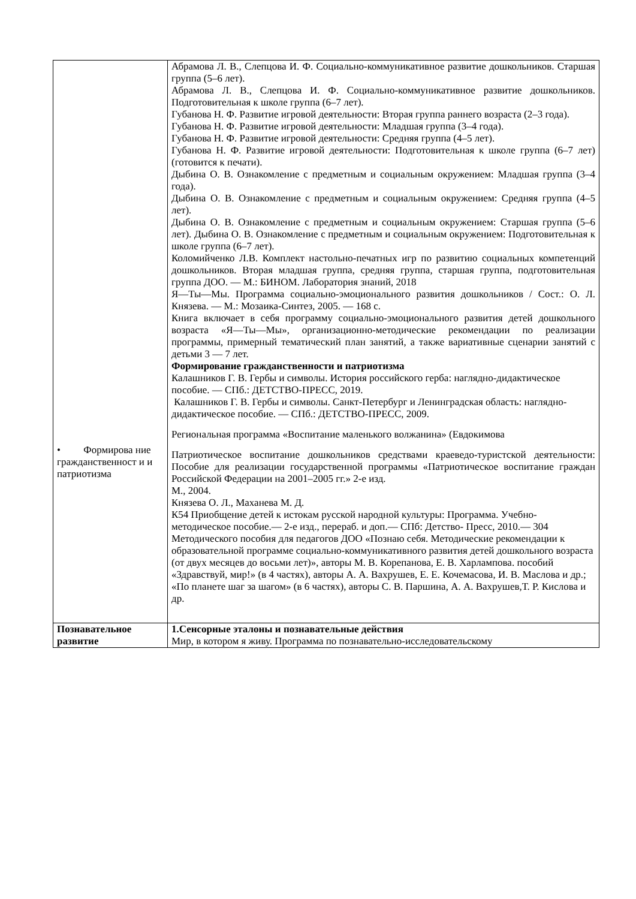| • Формирова ние гражданственност и и патриотизма | Абрамова Л. В., Слепцова И. Ф. Социально-коммуникативное развитие дошкольников. Старшая группа (5–6 лет). Абрамова Л. В., Слепцова И. Ф. Социально-коммуникативное развитие дошкольников. Подготовительная к школе группа (6–7 лет). Губанова Н. Ф. Развитие игровой деятельности: Вторая группа раннего возраста (2–3 года). Губанова Н. Ф. Развитие игровой деятельности: Младшая группа (3–4 года). Губанова Н. Ф. Развитие игровой деятельности: Средняя группа (4–5 лет). Губанова Н. Ф. Развитие игровой деятельности: Подготовительная к школе группа (6–7 лет) (готовится к печати). Дыбина О. В. Ознакомление с предметным и социальным окружением: Младшая группа (3–4 года). Дыбина О. В. Ознакомление с предметным и социальным окружением: Средняя группа (4–5 лет). Дыбина О. В. Ознакомление с предметным и социальным окружением: Старшая группа (5–6 лет). Дыбина О. В. Ознакомление с предметным и социальным окружением: Подготовительная к школе группа (6–7 лет). Коломийченко Л.В. Комплект настольно-печатных игр по развитию социальных компетенций дошкольников. Вторая младшая группа, средняя группа, старшая группа, подготовительная группа ДОО. — М.: БИНОМ. Лаборатория знаний, 2018 Я—Ты—Мы. Программа социально-эмоционального развития дошкольников / Сост.: О. Л. Князева. — М.: Мозаика-Синтез, 2005. — 168 с. Книга включает в себя программу социально-эмоционального развития детей дошкольного возраста «Я—Ты—Мы», организационно-методические рекомендации по реализации программы, примерный тематический план занятий, а также вариативные сценарии занятий с детьми 3 — 7 лет. Формирование гражданственности и патриотизма Калашников Г. В. Гербы и символы. История российского герба: наглядно-дидактическое пособие. — СПб.: ДЕТСТВО-ПРЕСС, 2019. Калашников Г. В. Гербы и символы. Санкт-Петербург и Ленинградская об­ласть: наглядно-дидактическое пособие. — СПб.: ДЕТСТВО-ПРЕСС, 2009. Региональная программа «Воспитание маленького волжанина» (Евдокимова Патриотическое воспитание дошкольников средствами краеведо-туристской деятельности: Пособие для реализации государственной программы «Патриотическое воспитание граждан Российской Федерации на 2001–2005 гг.» 2-е изд. М., 2004. Князева О. Л., Маханева М. Д. К54 Приобщение детей к истокам русской народной культуры: Программа. Учебно- методическое пособие.— 2-е изд., перераб. и доп.— СПб: Детство- Пресс, 2010.— 304 Методического пособия для педагогов ДОО «Познаю себя. Методические рекомендации к образовательной программе социально-коммуникативного развития детей дошкольного возраста (от двух месяцев до восьми лет)», авторы М. В. Корепанова, Е. В. Харлампова. пособий «Здравствуй, мир!» (в 4 частях), авторы А. А. Вахрушев, Е. Е. Кочемасова, И. В. Маслова и др.; «По планете шаг за шагом» (в 6 частях), авторы С. В. Паршина, А. А. Вахрушев,Т. Р. Кислова и др. |
| Познавательное развитие | 1.Сенсорные эталоны и познавательные действия Мир, в котором я живу. Программа по познавательно-исследовательскому |